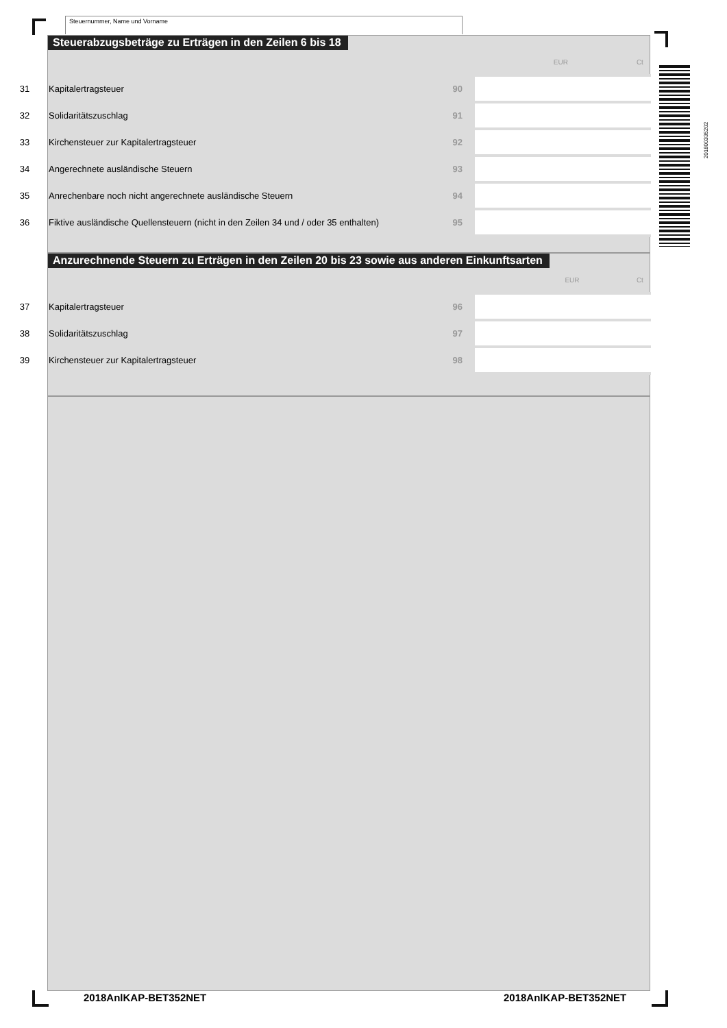Steuernummer, Name und Vorname
201800335202
Steuerabzugsbeträge zu Erträgen in den Zeilen 6 bis 18
| | | | EUR Ct |
| 31 | Kapitalertragsteuer | 90 | |
| 32 | Solidaritätszuschlag | 91 | |
| 33 | Kirchensteuer zur Kapitalertragsteuer | 92 | |
| 34 | Angerechnete ausländische Steuern | 93 | |
| 35 | Anrechenbare noch nicht angerechnete ausländische Steuern | 94 | |
| 36 | Fiktive ausländische Quellensteuern (nicht in den Zeilen 34 und / oder 35 enthalten) | 95 | |
Anzurechnende Steuern zu Erträgen in den Zeilen 20 bis 23 sowie aus anderen Einkunftsarten
| | | | EUR Ct |
| 37 | Kapitalertragsteuer | 96 | |
| 38 | Solidaritätszuschlag | 97 | |
| 39 | Kirchensteuer zur Kapitalertragsteuer | 98 | |
2018AnlKAP-BET352NET 2018AnlKAP-BET352NET